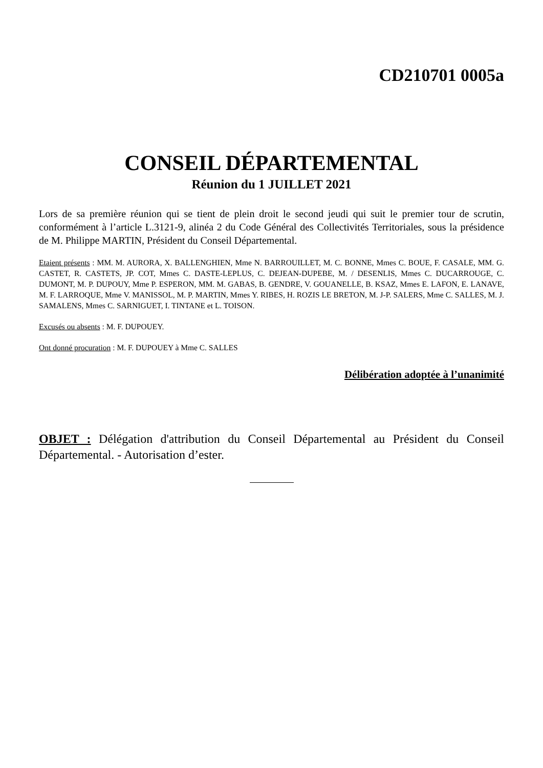CD210701 0005a
CONSEIL DÉPARTEMENTAL
Réunion du 1 JUILLET 2021
Lors de sa première réunion qui se tient de plein droit le second jeudi qui suit le premier tour de scrutin, conformément à l’article L.3121-9, alinéa 2 du Code Général des Collectivités Territoriales, sous la présidence de M. Philippe MARTIN, Président du Conseil Départemental.
Etaient présents : MM. M. AURORA, X. BALLENGHIEN, Mme N. BARROUILLET, M. C. BONNE, Mmes C. BOUE, F. CASALE, MM. G. CASTET, R. CASTETS, JP. COT, Mmes C. DASTE-LEPLUS, C. DEJEAN-DUPEBE, M. / DESENLIS, Mmes C. DUCARROUGE, C. DUMONT, M. P. DUPOUY, Mme P. ESPERON, MM. M. GABAS, B. GENDRE, V. GOUANELLE, B. KSAZ, Mmes E. LAFON, E. LANAVE, M. F. LARROQUE, Mme V. MANISSOL, M. P. MARTIN, Mmes Y. RIBES, H. ROZIS LE BRETON, M. J-P. SALERS, Mme C. SALLES, M. J. SAMALENS, Mmes C. SARNIGUET, I. TINTANE et L. TOISON.
Excusés ou absents : M. F. DUPOUEY.
Ont donné procuration : M. F. DUPOUEY à Mme C. SALLES
Délibération adoptée à l’unanimité
OBJET : Délégation d'attribution du Conseil Départemental au Président du Conseil Départemental. - Autorisation d’ester.